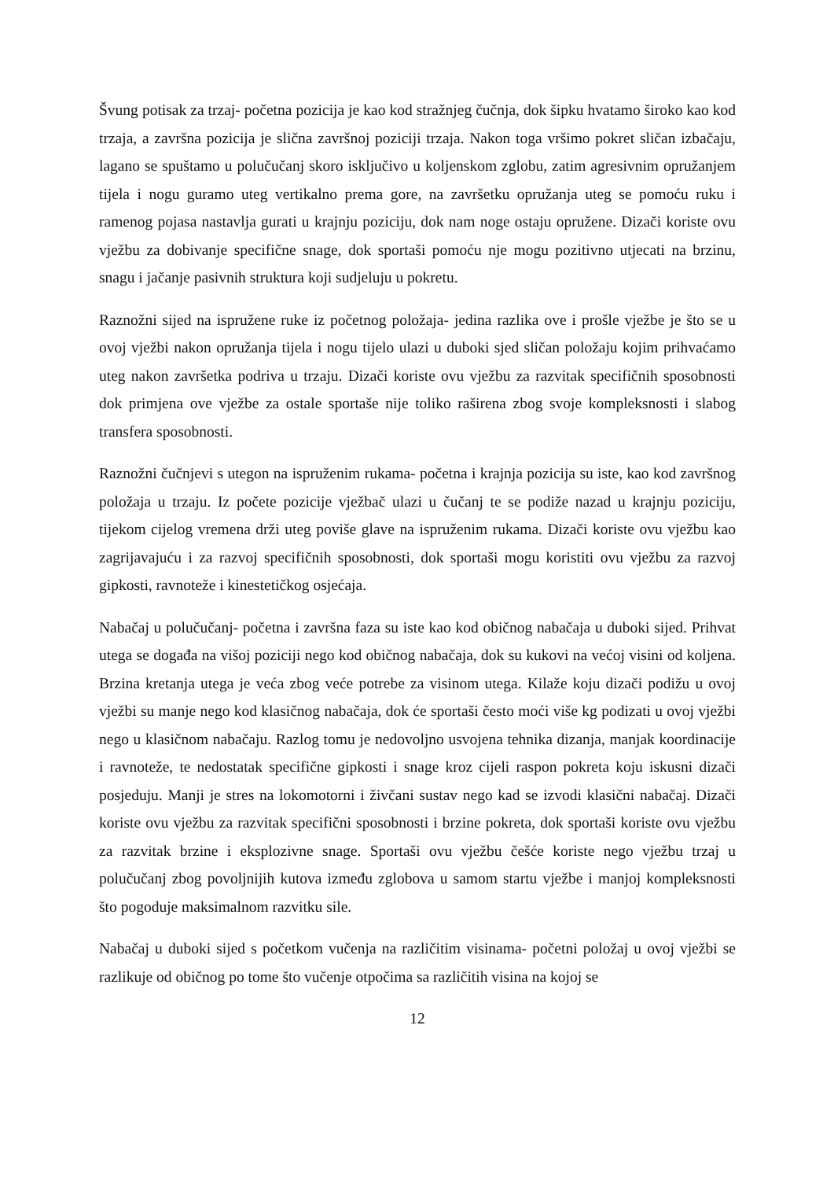Švung potisak za trzaj- početna pozicija je kao kod stražnjeg čučnja, dok šipku hvatamo široko kao kod trzaja, a završna pozicija je slična završnoj poziciji trzaja. Nakon toga vršimo pokret sličan izbačaju, lagano se spuštamo u polučučanj skoro isključivo u koljenskom zglobu, zatim agresivnim opružanjem tijela i nogu guramo uteg vertikalno prema gore, na završetku opružanja uteg se pomoću ruku i ramenog pojasa nastavlja gurati u krajnju poziciju, dok nam noge ostaju opružene. Dizači koriste ovu vježbu za dobivanje specifične snage, dok sportaši pomoću nje mogu pozitivno utjecati na brzinu, snagu i jačanje pasivnih struktura koji sudjeluju u pokretu.
Raznožni sijed na ispružene ruke iz početnog položaja- jedina razlika ove i prošle vježbe je što se u ovoj vježbi nakon opružanja tijela i nogu tijelo ulazi u duboki sjed sličan položaju kojim prihvaćamo uteg nakon završetka podriva u trzaju. Dizači koriste ovu vježbu za razvitak specifičnih sposobnosti dok primjena ove vježbe za ostale sportaše nije toliko raširena zbog svoje kompleksnosti i slabog transfera sposobnosti.
Raznožni čučnjevi s utegon na ispruženim rukama- početna i krajnja pozicija su iste, kao kod završnog položaja u trzaju. Iz počete pozicije vježbač ulazi u čučanj te se podiže nazad u krajnju poziciju, tijekom cijelog vremena drži uteg poviše glave na ispruženim rukama. Dizači koriste ovu vježbu kao zagrijavajuću i za razvoj specifičnih sposobnosti, dok sportaši mogu koristiti ovu vježbu za razvoj gipkosti, ravnoteže i kinestetičkog osjećaja.
Nabačaj u polučučanj- početna i završna faza su iste kao kod običnog nabačaja u duboki sijed. Prihvat utega se događa na višoj poziciji nego kod običnog nabačaja, dok su kukovi na većoj visini od koljena. Brzina kretanja utega je veća zbog veće potrebe za visinom utega. Kilaže koju dizači podižu u ovoj vježbi su manje nego kod klasičnog nabačaja, dok će sportaši često moći više kg podizati u ovoj vježbi nego u klasičnom nabačaju. Razlog tomu je nedovoljno usvojena tehnika dizanja, manjak koordinacije i ravnoteže, te nedostatak specifične gipkosti i snage kroz cijeli raspon pokreta koju iskusni dizači posjeduju. Manji je stres na lokomotorni i živčani sustav nego kad se izvodi klasični nabačaj. Dizači koriste ovu vježbu za razvitak specifični sposobnosti i brzine pokreta, dok sportaši koriste ovu vježbu za razvitak brzine i eksplozivne snage. Sportaši ovu vježbu češće koriste nego vježbu trzaj u polučučanj zbog povoljnijih kutova između zglobova u samom startu vježbe i manjoj kompleksnosti što pogoduje maksimalnom razvitku sile.
Nabačaj u duboki sijed s početkom vučenja na različitim visinama- početni položaj u ovoj vježbi se razlikuje od običnog po tome što vučenje otpočima sa različitih visina na kojoj se
12